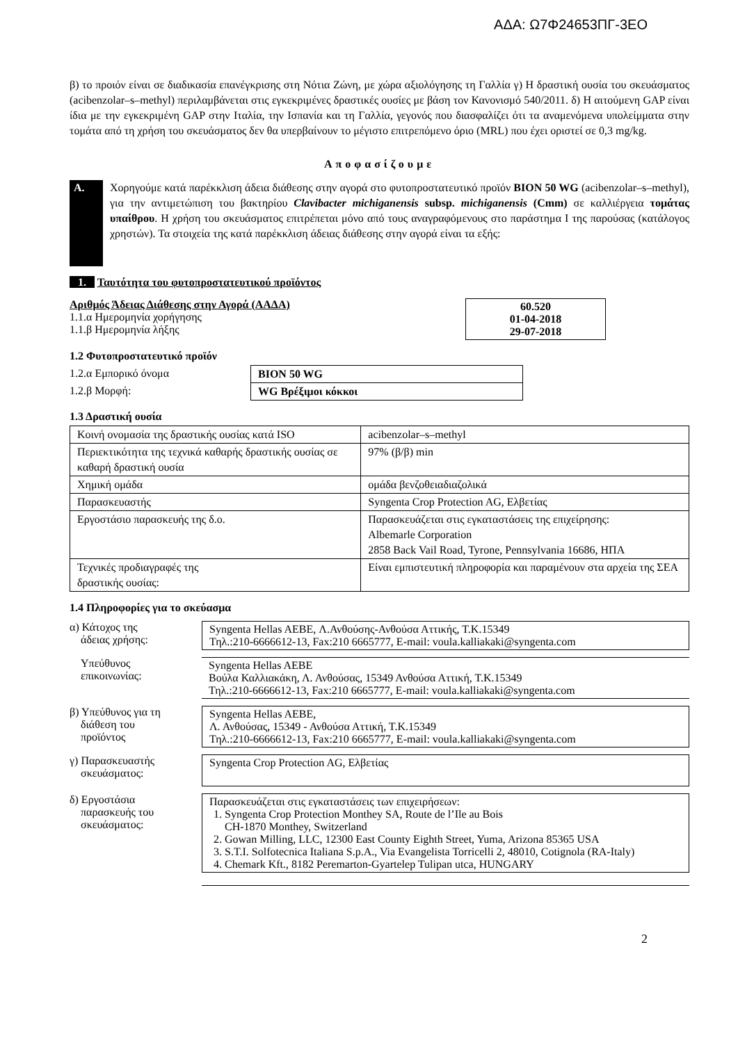ΑΔΑ: Ω7Φ24653ΠΓ-3ΕΟ
β) το προιόν είναι σε διαδικασία επανέγκρισης στη Νότια Ζώνη, με χώρα αξιολόγησης τη Γαλλία γ) Η δραστική ουσία του σκευάσματος (acibenzolar–s–methyl) περιλαμβάνεται στις εγκεκριμένες δραστικές ουσίες με βάση τον Κανονισμό 540/2011. δ) Η αιτούμενη GAP είναι ίδια με την εγκεκριμένη GAP στην Ιταλία, την Ισπανία και τη Γαλλία, γεγονός που διασφαλίζει ότι τα αναμενόμενα υπολείμματα στην τομάτα από τη χρήση του σκευάσματος δεν θα υπερβαίνουν το μέγιστο επιτρεπόμενο όριο (MRL) που έχει οριστεί σε 0,3 mg/kg.
Αποφασίζουμε
A.
Χορηγούμε κατά παρέκκλιση άδεια διάθεσης στην αγορά στο φυτοπροστατευτικό προϊόν BION 50 WG (acibenzolar–s–methyl), για την αντιμετώπιση του βακτηρίου Clavibacter michiganensis subsp. michiganensis (Cmm) σε καλλιέργεια τομάτας υπαίθρου. Η χρήση του σκευάσματος επιτρέπεται μόνο από τους αναγραφόμενους στο παράστημα Ι της παρούσας (κατάλογος χρηστών). Τα στοιχεία της κατά παρέκκλιση άδειας διάθεσης στην αγορά είναι τα εξής:
1. Ταυτότητα του φυτοπροστατευτικού προϊόντος
Αριθμός Άδειας Διάθεσης στην Αγορά (ΑΑΔΑ)
1.1.α Ημερομηνία χορήγησης
1.1.β Ημερομηνία λήξης
60.520
01-04-2018
29-07-2018
1.2 Φυτοπροστατευτικό προϊόν
| 1.2.α Εμπορικό όνομα | BION 50 WG |
| 1.2.β Μορφή: | WG Βρέξιμοι κόκκοι |
1.3 Δραστική ουσία
| Κοινή ονομασία της δραστικής ουσίας κατά ISO | acibenzolar–s–methyl |
| Περιεκτικότητα της τεχνικά καθαρής δραστικής ουσίας σε καθαρή δραστική ουσία | 97% (β/β) min |
| Χημική ομάδα | ομάδα βενζοθειαδιαζολικά |
| Παρασκευαστής | Syngenta Crop Protection AG, Ελβετίας |
| Εργοστάσιο παρασκευής της δ.ο. | Παρασκευάζεται στις εγκαταστάσεις της επιχείρησης: Albemarle Corporation 2858 Back Vail Road, Tyrone, Pennsylvania 16686, ΗΠΑ |
| Τεχνικές προδιαγραφές της δραστικής ουσίας: | Είναι εμπιστευτική πληροφορία και παραμένουν στα αρχεία της ΣΕΑ |
1.4 Πληροφορίες για το σκεύασμα
α) Κάτοχος της
άδειας χρήσης:
Syngenta Hellas AEBE, Λ.Ανθούσης-Ανθούσα Αττικής, Τ.Κ.15349
Τηλ.:210-6666612-13, Fax:210 6665777, E-mail: voula.kalliakaki@syngenta.com
Υπεύθυνος
επικοινωνίας:
Syngenta Hellas AEBE
Βούλα Καλλιακάκη, Λ. Ανθούσας, 15349 Ανθούσα Αττική, Τ.Κ.15349
Τηλ.:210-6666612-13, Fax:210 6665777, E-mail: voula.kalliakaki@syngenta.com
β) Υπεύθυνος για τη
διάθεση του
προϊόντος
Syngenta Hellas AEBE,
Λ. Ανθούσας, 15349 - Ανθούσα Αττική, Τ.Κ.15349
Τηλ.:210-6666612-13, Fax:210 6665777, E-mail: voula.kalliakaki@syngenta.com
γ) Παρασκευαστής
σκευάσματος:
Syngenta Crop Protection AG, Ελβετίας
δ) Εργοστάσια
παρασκευής του
σκευάσματος:
Παρασκευάζεται στις εγκαταστάσεις των επιχειρήσεων:
1. Syngenta Crop Protection Monthey SA, Route de l’Ile au Bois
CH-1870 Monthey, Switzerland
2. Gowan Milling, LLC, 12300 East County Eighth Street, Yuma, Arizona 85365 USA
3. S.T.I. Solfotecnica Italiana S.p.A., Via Evangelista Torricelli 2, 48010, Cotignola (RA-Italy)
4. Chemark Kft., 8182 Peremarton-Gyartelep Tulipan utca, HUNGARY
2